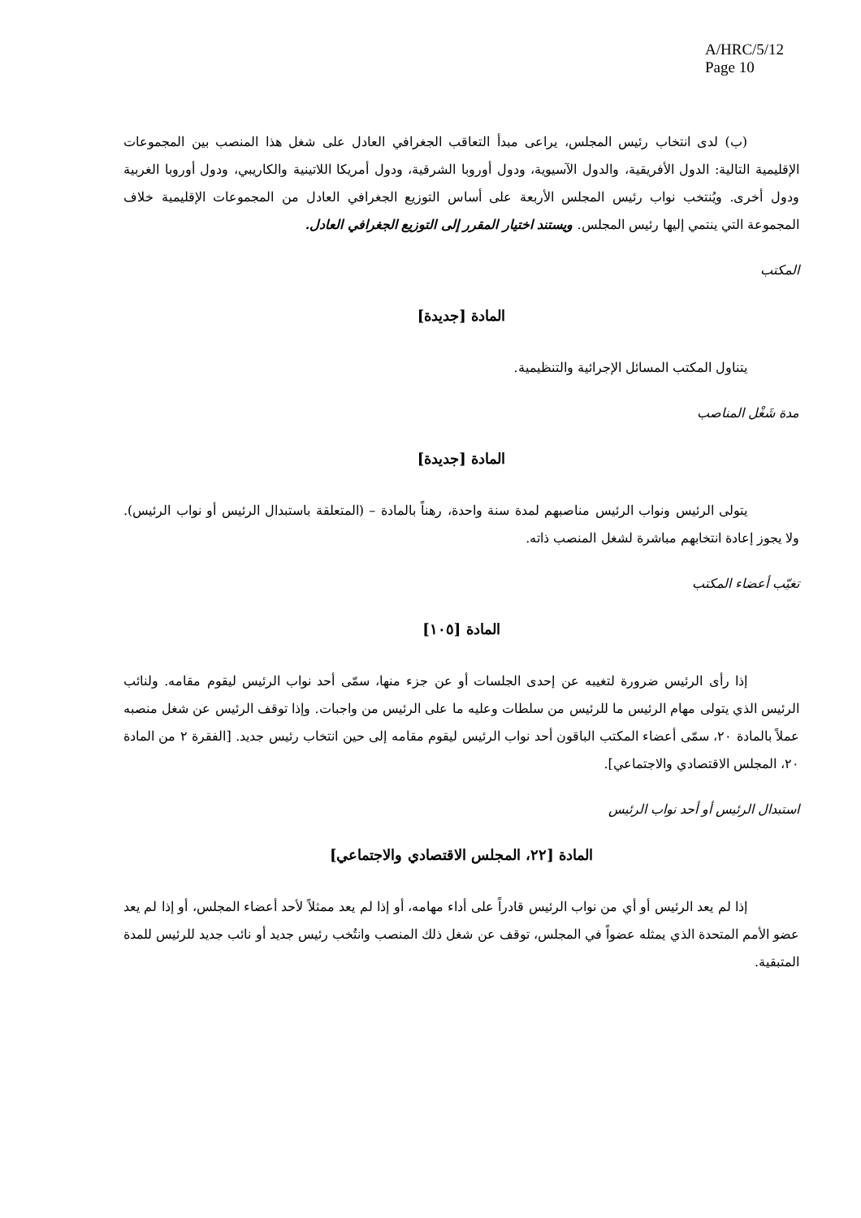A/HRC/5/12
Page 10
(ب) لدى انتخاب رئيس المجلس، يراعى مبدأ التعاقب الجغرافي العادل على شغل هذا المنصب بين المجموعات الإقليمية التالية: الدول الأفريقية، والدول الآسيوية، ودول أوروبا الشرقية، ودول أمريكا اللاتينية والكاريبي، ودول أوروبا الغربية ودول أخرى. ويُنتخب نواب رئيس المجلس الأربعة على أساس التوزيع الجغرافي العادل من المجموعات الإقليمية خلاف المجموعة التي ينتمي إليها رئيس المجلس. ويستند اختيار المقرر إلى التوزيع الجغرافي العادل.
المكتب
المادة [جديدة]
يتناول المكتب المسائل الإجرائية والتنظيمية.
مدة شَغْل المناصب
المادة [جديدة]
يتولى الرئيس ونواب الرئيس مناصبهم لمدة سنة واحدة، رهناً بالمادة – (المتعلقة باستبدال الرئيس أو نواب الرئيس). ولا يجوز إعادة انتخابهم مباشرة لشغل المنصب ذاته.
تغيّب أعضاء المكتب
المادة [١٠٥]
إذا رأى الرئيس ضرورة لتغيبه عن إحدى الجلسات أو عن جزء منها، سمّى أحد نواب الرئيس ليقوم مقامه. ولنائب الرئيس الذي يتولى مهام الرئيس ما للرئيس من سلطات وعليه ما على الرئيس من واجبات. وإذا توقف الرئيس عن شغل منصبه عملاً بالمادة ٢٠، سمّى أعضاء المكتب الباقون أحد نواب الرئيس ليقوم مقامه إلى حين انتخاب رئيس جديد. [الفقرة ٢ من المادة ٢٠، المجلس الاقتصادي والاجتماعي].
استبدال الرئيس أو أحد نواب الرئيس
المادة [٢٢، المجلس الاقتصادي والاجتماعي]
إذا لم يعد الرئيس أو أي من نواب الرئيس قادراً على أداء مهامه، أو إذا لم يعد ممثلاً لأحد أعضاء المجلس، أو إذا لم يعد عضو الأمم المتحدة الذي يمثله عضواً في المجلس، توقف عن شغل ذلك المنصب وانتُخب رئيس جديد أو نائب جديد للرئيس للمدة المتبقية.